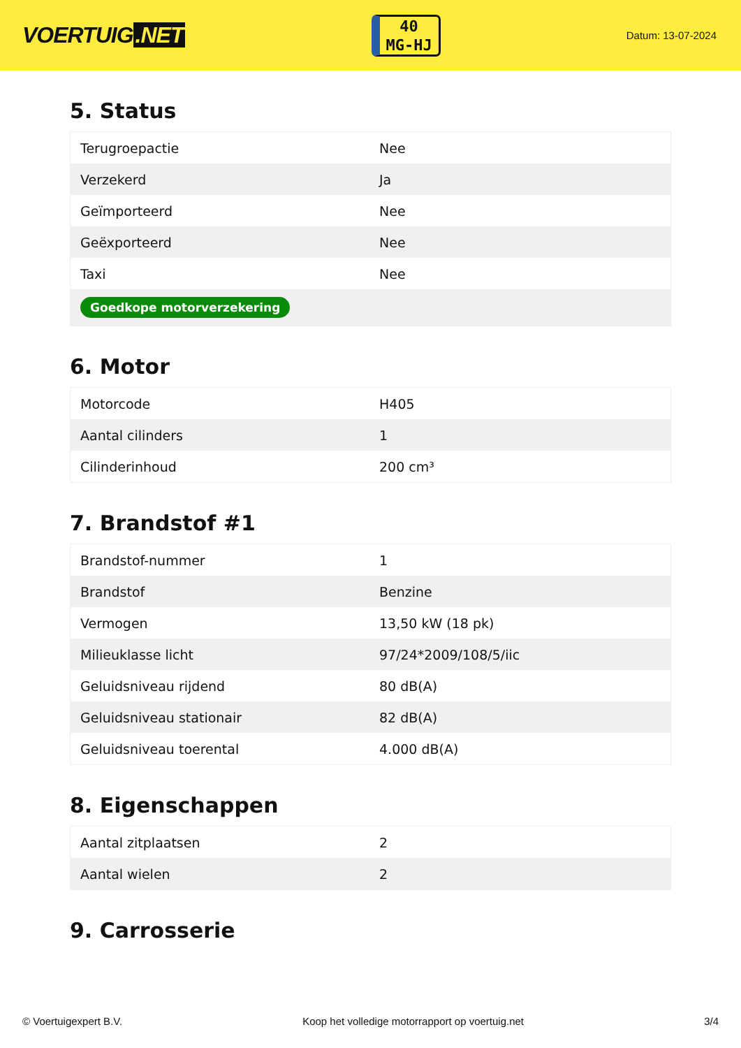VOERTUIG.NET
40
MG-HJ
Datum: 13-07-2024
5. Status
| Terugroepactie | Nee |
| Verzekerd | Ja |
| Geïmporteerd | Nee |
| Geëxporteerd | Nee |
| Taxi | Nee |
| Goedkope motorverzekering | |
6. Motor
| Motorcode | H405 |
| Aantal cilinders | 1 |
| Cilinderinhoud | 200 cm³ |
7. Brandstof #1
| Brandstof-nummer | 1 |
| Brandstof | Benzine |
| Vermogen | 13,50 kW (18 pk) |
| Milieuklasse licht | 97/24*2009/108/5/iic |
| Geluidsniveau rijdend | 80 dB(A) |
| Geluidsniveau stationair | 82 dB(A) |
| Geluidsniveau toerental | 4.000 dB(A) |
8. Eigenschappen
| Aantal zitplaatsen | 2 |
| Aantal wielen | 2 |
9. Carrosserie
© Voertuigexpert B.V. Koop het volledige motorrapport op voertuig.net 3/4